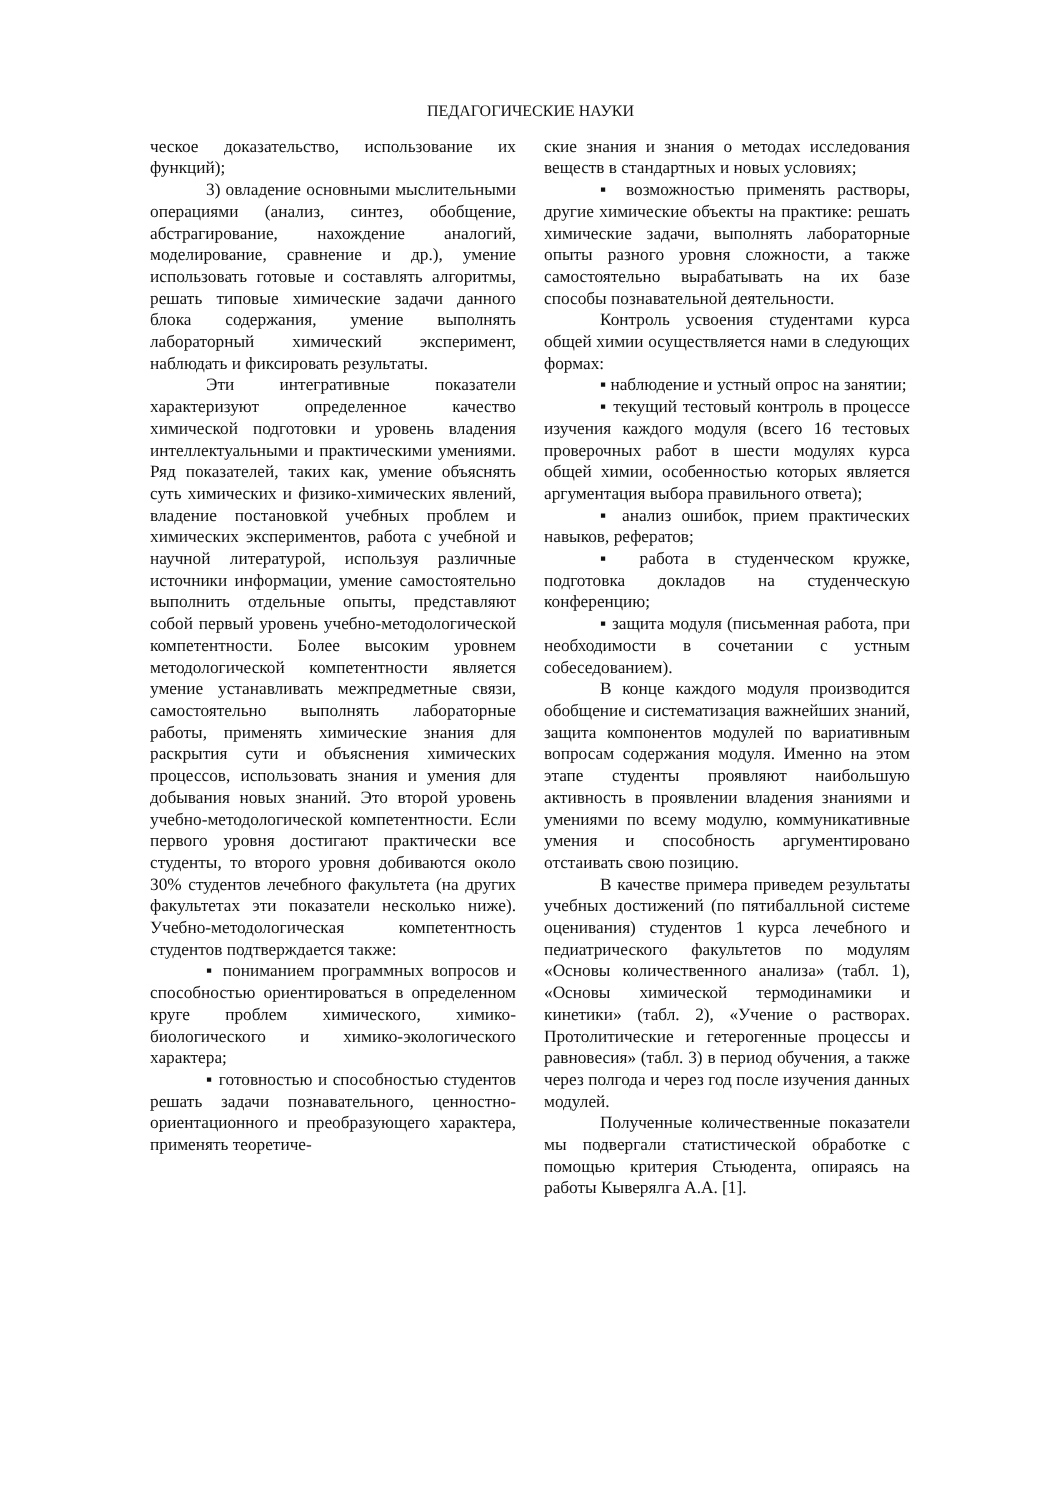ПЕДАГОГИЧЕСКИЕ НАУКИ
ческое доказательство, использование их функций);
3) овладение основными мыслительными операциями (анализ, синтез, обобщение, абстрагирование, нахождение аналогий, моделирование, сравнение и др.), умение использовать готовые и составлять алгоритмы, решать типовые химические задачи данного блока содержания, умение выполнять лабораторный химический эксперимент, наблюдать и фиксировать результаты.
Эти интегративные показатели характеризуют определенное качество химической подготовки и уровень владения интеллектуальными и практическими умениями. Ряд показателей, таких как, умение объяснять суть химических и физико-химических явлений, владение постановкой учебных проблем и химических экспериментов, работа с учебной и научной литературой, используя различные источники информации, умение самостоятельно выполнить отдельные опыты, представляют собой первый уровень учебно-методологической компетентности. Более высоким уровнем методологической компетентности является умение устанавливать межпредметные связи, самостоятельно выполнять лабораторные работы, применять химические знания для раскрытия сути и объяснения химических процессов, использовать знания и умения для добывания новых знаний. Это второй уровень учебно-методологической компетентности. Если первого уровня достигают практически все студенты, то второго уровня добиваются около 30% студентов лечебного факультета (на других факультетах эти показатели несколько ниже). Учебно-методологическая компетентность студентов подтверждается также:
▪ пониманием программных вопросов и способностью ориентироваться в определенном круге проблем химического, химико-биологического и химико-экологического характера;
▪ готовностью и способностью студентов решать задачи познавательного, ценностно-ориентационного и преобразующего характера, применять теоретиче-
ские знания и знания о методах исследования веществ в стандартных и новых условиях;
▪ возможностью применять растворы, другие химические объекты на практике: решать химические задачи, выполнять лабораторные опыты разного уровня сложности, а также самостоятельно вырабатывать на их базе способы познавательной деятельности.
Контроль усвоения студентами курса общей химии осуществляется нами в следующих формах:
▪ наблюдение и устный опрос на занятии;
▪ текущий тестовый контроль в процессе изучения каждого модуля (всего 16 тестовых проверочных работ в шести модулях курса общей химии, особенностью которых является аргументация выбора правильного ответа);
▪ анализ ошибок, прием практических навыков, рефератов;
▪ работа в студенческом кружке, подготовка докладов на студенческую конференцию;
▪ защита модуля (письменная работа, при необходимости в сочетании с устным собеседованием).
В конце каждого модуля производится обобщение и систематизация важнейших знаний, защита компонентов модулей по вариативным вопросам содержания модуля. Именно на этом этапе студенты проявляют наибольшую активность в проявлении владения знаниями и умениями по всему модулю, коммуникативные умения и способность аргументировано отстаивать свою позицию.
В качестве примера приведем результаты учебных достижений (по пятибалльной системе оценивания) студентов 1 курса лечебного и педиатрического факультетов по модулям «Основы количественного анализа» (табл. 1), «Основы химической термодинамики и кинетики» (табл. 2), «Учение о растворах. Протолитические и гетерогенные процессы и равновесия» (табл. 3) в период обучения, а также через полгода и через год после изучения данных модулей.
Полученные количественные показатели мы подвергали статистической обработке с помощью критерия Стьюдента, опираясь на работы Кыверялга А.А. [1].